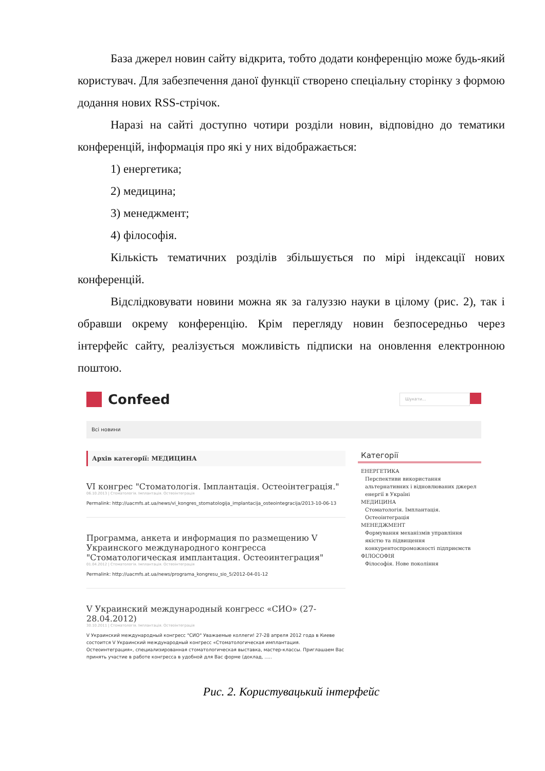База джерел новин сайту відкрита, тобто додати конференцію може будь-який користувач. Для забезпечення даної функції створено спеціальну сторінку з формою додання нових RSS-стрічок.
Наразі на сайті доступно чотири розділи новин, відповідно до тематики конференцій, інформація про які у них відображається:
1) енергетика;
2) медицина;
3) менеджмент;
4) філософія.
Кількість тематичних розділів збільшується по мірі індексації нових конференцій.
Відслідковувати новини можна як за галуззю науки в цілому (рис. 2), так і обравши окрему конференцію. Крім перегляду новин безпосередньо через інтерфейс сайту, реалізується можливість підписки на оновлення електронною поштою.
Confeed
Шукати...
Всі новини
Архів категорії: МЕДИЦИНА
VI конгрес "Стоматологія. Імплантація. Остеоінтеграція."
06.10.2013 | Стоматологія. Імплантація. Остеоінтеграція
Permalink: http://uacmfs.at.ua/news/vi_kongres_stomatologija_implantacija_osteointegracija/2013-10-06-13
Программа, анкета и информация по размещению V Украинского международного конгресса "Стоматологическая имплантация. Остеоинтеграция"
01.04.2012 | Стоматологія. Імплантація. Остеоінтеграція
Permalink: http://uacmfs.at.ua/news/programa_kongresu_sio_5/2012-04-01-12
V Украинский международный конгресс «СИО» (27-28.04.2012)
30.10.2011 | Стоматологія. Імплантація. Остеоінтеграція
V Украинский международный конгресс "СИО" Уважаемые коллеги! 27-28 апреля 2012 года в Киеве состоится V Украинский международный конгресс «Стоматологическая имплантация. Остеоинтеграция», специализированная стоматологическая выставка, мастер-классы. Приглашаем Вас принять участие в работе конгресса в удобной для Вас форме (доклад, .....
Категорії
ЕНЕРГЕТИКА
Перспективи використання альтернативних і відновлюваних джерел енергії в Україні
МЕДИЦИНА
Стоматологія. Імплантація. Остеоінтеграція
МЕНЕДЖМЕНТ
Формування механізмів управління якістю та підвищення конкурентоспроможності підприємств
ФІЛОСОФІЯ
Філософія. Нове покоління
Рис. 2. Користувацький інтерфейс